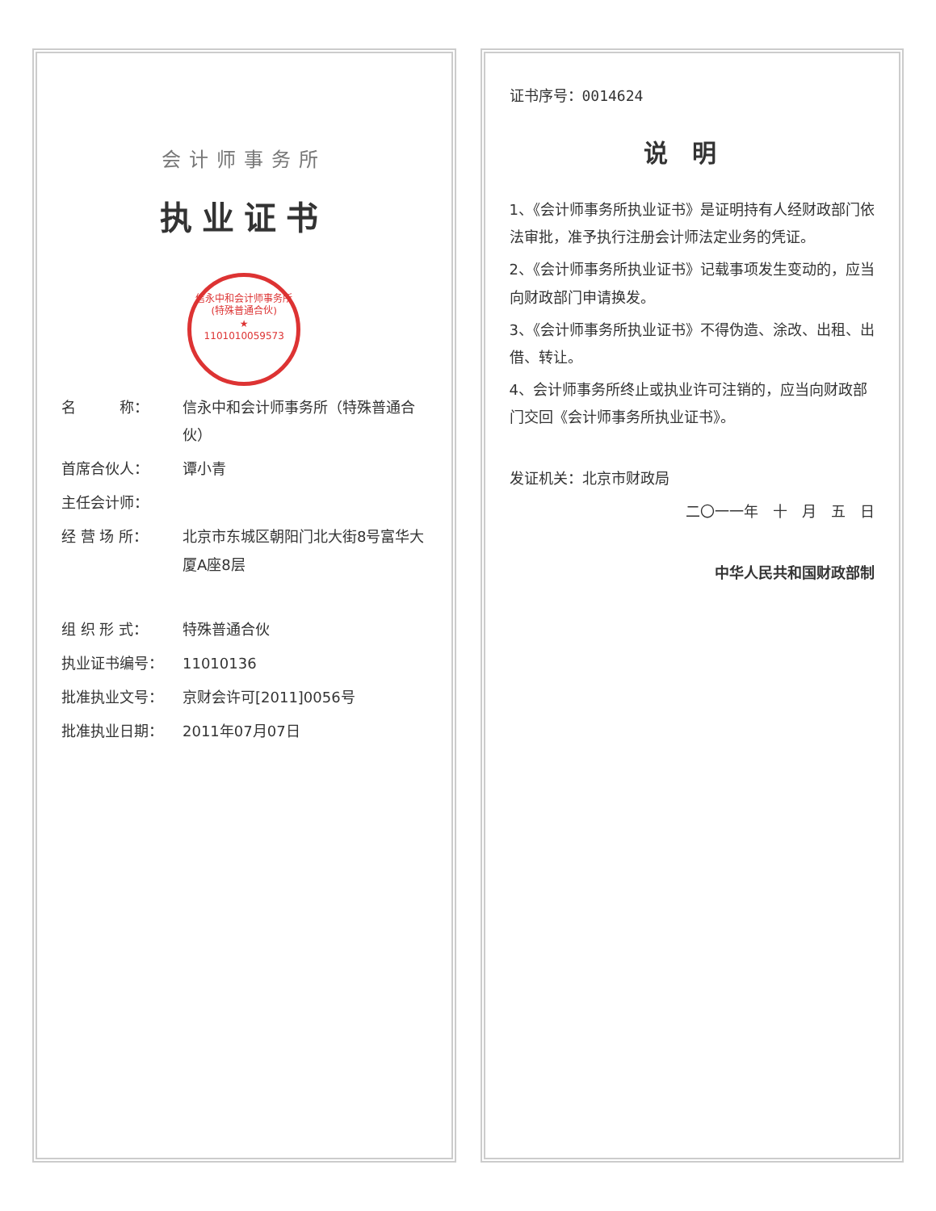会计师事务所
执业证书
信永中和会计师事务所(特殊普通合伙)
★
1101010059573
名　　　称： 信永中和会计师事务所（特殊普通合伙）
首席合伙人： 谭小青
主任会计师：
经 营 场 所： 北京市东城区朝阳门北大街8号富华大厦A座8层
组 织 形 式： 特殊普通合伙
执业证书编号： 11010136
批准执业文号： 京财会许可[2011]0056号
批准执业日期： 2011年07月07日
证书序号：0014624
说明
1、《会计师事务所执业证书》是证明持有人经财政部门依法审批，准予执行注册会计师法定业务的凭证。
2、《会计师事务所执业证书》记载事项发生变动的，应当向财政部门申请换发。
3、《会计师事务所执业证书》不得伪造、涂改、出租、出借、转让。
4、会计师事务所终止或执业许可注销的，应当向财政部门交回《会计师事务所执业证书》。
发证机关：北京市财政局
二〇一一年　十　月　五　日
中华人民共和国财政部制